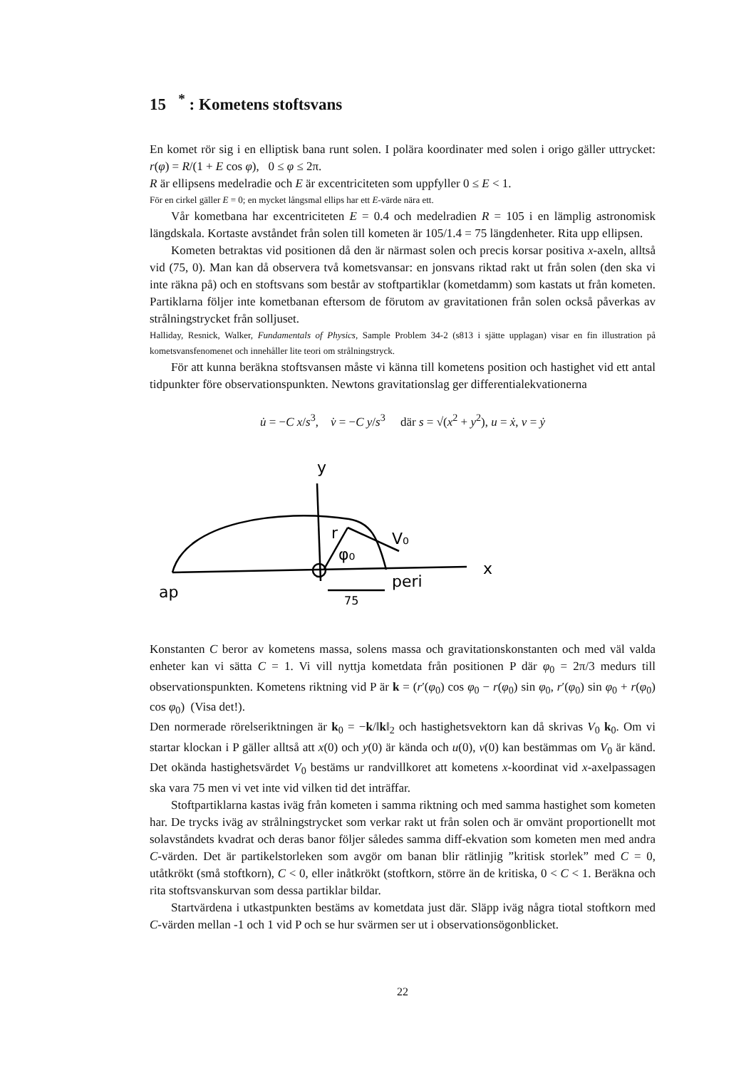15 <sup>*</sup> : Kometens stoftsvans
En komet rör sig i en elliptisk bana runt solen. I polära koordinater med solen i origo gäller uttrycket: r(φ) = R/(1 + E cos φ), 0 ≤ φ ≤ 2π.
R är ellipsens medelradie och E är excentriciteten som uppfyller 0 ≤ E < 1.
För en cirkel gäller E = 0; en mycket långsmal ellips har ett E-värde nära ett.
Vår kometbana har excentriciteten E = 0.4 och medelradien R = 105 i en lämplig astronomisk längdskala. Kortaste avståndet från solen till kometen är 105/1.4 = 75 längdenheter. Rita upp ellipsen.
Kometen betraktas vid positionen då den är närmast solen och precis korsar positiva x-axeln, alltså vid (75, 0). Man kan då observera två kometsvansar: en jonsvans riktad rakt ut från solen (den ska vi inte räkna på) och en stoftsvans som består av stoftpartiklar (kometdamm) som kastats ut från kometen. Partiklarna följer inte kometbanan eftersom de förutom av gravitationen från solen också påverkas av strålningstrycket från solljuset.
Halliday, Resnick, Walker, Fundamentals of Physics, Sample Problem 34-2 (s813 i sjätte upplagan) visar en fin illustration på kometsvansfenomenet och innehåller lite teori om strålningstryck.
För att kunna beräkna stoftsvansen måste vi känna till kometens position och hastighet vid ett antal tidpunkter före observationspunkten. Newtons gravitationslag ger differentialekvationerna
u̇ = −C x/s<sup>3</sup>, v̇ = −C y/s<sup>3</sup> där s = √(x<sup>2</sup> + y<sup>2</sup>), u = ẋ, v = ẏ
y
r
φ₀
V₀
x
ap
peri
75
Konstanten C beror av kometens massa, solens massa och gravitationskonstanten och med väl valda enheter kan vi sätta C = 1. Vi vill nyttja kometdata från positionen P där φ<sub>0</sub> = 2π/3 medurs till observationspunkten. Kometens riktning vid P är k = (r′(φ<sub>0</sub>) cos φ<sub>0</sub> − r(φ<sub>0</sub>) sin φ<sub>0</sub>, r′(φ<sub>0</sub>) sin φ<sub>0</sub> + r(φ<sub>0</sub>) cos φ<sub>0</sub>) (Visa det!).
Den normerade rörelseriktningen är k<sub>0</sub> = −k/‖k‖<sub>2</sub> och hastighetsvektorn kan då skrivas V<sub>0</sub> k<sub>0</sub>. Om vi startar klockan i P gäller alltså att x(0) och y(0) är kända och u(0), v(0) kan bestämmas om V<sub>0</sub> är känd. Det okända hastighetsvärdet V<sub>0</sub> bestäms ur randvillkoret att kometens x-koordinat vid x-axelpassagen ska vara 75 men vi vet inte vid vilken tid det inträffar.
Stoftpartiklarna kastas iväg från kometen i samma riktning och med samma hastighet som kometen har. De trycks iväg av strålningstrycket som verkar rakt ut från solen och är omvänt proportionellt mot solavståndets kvadrat och deras banor följer således samma diff-ekvation som kometen men med andra C-värden. Det är partikelstorleken som avgör om banan blir rätlinjig ”kritisk storlek” med C = 0, utåtkrökt (små stoftkorn), C < 0, eller inåtkrökt (stoftkorn, större än de kritiska, 0 < C < 1. Beräkna och rita stoftsvanskurvan som dessa partiklar bildar.
Startvärdena i utkastpunkten bestäms av kometdata just där. Släpp iväg några tiotal stoftkorn med C-värden mellan -1 och 1 vid P och se hur svärmen ser ut i observationsögonblicket.
22